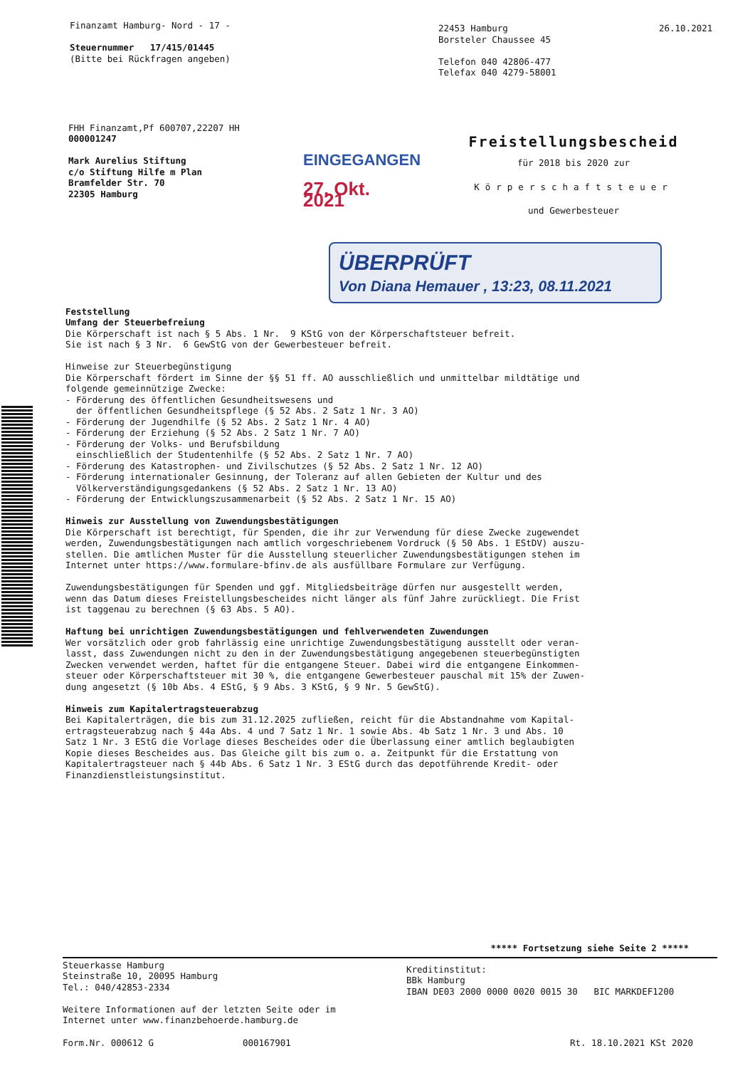Finanzamt Hamburg- Nord - 17 - Steuernummer 17/415/01445 (Bitte bei Rückfragen angeben)
22453 Hamburg Borsteler Chaussee 45 Telefon 040 42806-477 Telefax 040 4279-58001
26.10.2021
FHH Finanzamt,Pf 600707,22207 HH 000001247 Mark Aurelius Stiftung c/o Stiftung Hilfe m Plan Bramfelder Str. 70 22305 Hamburg
EINGEGANGEN
27. Okt. 2021
Freistellungsbescheid
für 2018 bis 2020 zur
Körperschaftsteuer
und Gewerbesteuer
ÜBERPRÜFT
Von Diana Hemauer , 13:23, 08.11.2021
Feststellung Umfang der Steuerbefreiung Die Körperschaft ist nach § 5 Abs. 1 Nr. 9 KStG von der Körperschaftsteuer befreit. Sie ist nach § 3 Nr. 6 GewStG von der Gewerbesteuer befreit. Hinweise zur Steuerbegünstigung Die Körperschaft fördert im Sinne der §§ 51 ff. AO ausschließlich und unmittelbar mildtätige und folgende gemeinnützige Zwecke: - Förderung des öffentlichen Gesundheitswesens und der öffentlichen Gesundheitspflege (§ 52 Abs. 2 Satz 1 Nr. 3 AO) - Förderung der Jugendhilfe (§ 52 Abs. 2 Satz 1 Nr. 4 AO) - Förderung der Erziehung (§ 52 Abs. 2 Satz 1 Nr. 7 AO) - Förderung der Volks- und Berufsbildung einschließlich der Studentenhilfe (§ 52 Abs. 2 Satz 1 Nr. 7 AO) - Förderung des Katastrophen- und Zivilschutzes (§ 52 Abs. 2 Satz 1 Nr. 12 AO) - Förderung internationaler Gesinnung, der Toleranz auf allen Gebieten der Kultur und des Völkerverständigungsgedankens (§ 52 Abs. 2 Satz 1 Nr. 13 AO) - Förderung der Entwicklungszusammenarbeit (§ 52 Abs. 2 Satz 1 Nr. 15 AO) Hinweis zur Ausstellung von Zuwendungsbestätigungen Die Körperschaft ist berechtigt, für Spenden, die ihr zur Verwendung für diese Zwecke zugewendet werden, Zuwendungsbestätigungen nach amtlich vorgeschriebenem Vordruck (§ 50 Abs. 1 EStDV) auszu- stellen. Die amtlichen Muster für die Ausstellung steuerlicher Zuwendungsbestätigungen stehen im Internet unter https://www.formulare-bfinv.de als ausfüllbare Formulare zur Verfügung. Zuwendungsbestätigungen für Spenden und ggf. Mitgliedsbeiträge dürfen nur ausgestellt werden, wenn das Datum dieses Freistellungsbescheides nicht länger als fünf Jahre zurückliegt. Die Frist ist taggenau zu berechnen (§ 63 Abs. 5 AO). Haftung bei unrichtigen Zuwendungsbestätigungen und fehlverwendeten Zuwendungen Wer vorsätzlich oder grob fahrlässig eine unrichtige Zuwendungsbestätigung ausstellt oder veran- lasst, dass Zuwendungen nicht zu den in der Zuwendungsbestätigung angegebenen steuerbegünstigten Zwecken verwendet werden, haftet für die entgangene Steuer. Dabei wird die entgangene Einkommen- steuer oder Körperschaftsteuer mit 30 %, die entgangene Gewerbesteuer pauschal mit 15% der Zuwen- dung angesetzt (§ 10b Abs. 4 EStG, § 9 Abs. 3 KStG, § 9 Nr. 5 GewStG). Hinweis zum Kapitalertragsteuerabzug Bei Kapitalerträgen, die bis zum 31.12.2025 zufließen, reicht für die Abstandnahme vom Kapital- ertragsteuerabzug nach § 44a Abs. 4 und 7 Satz 1 Nr. 1 sowie Abs. 4b Satz 1 Nr. 3 und Abs. 10 Satz 1 Nr. 3 EStG die Vorlage dieses Bescheides oder die Überlassung einer amtlich beglaubigten Kopie dieses Bescheides aus. Das Gleiche gilt bis zum o. a. Zeitpunkt für die Erstattung von Kapitalertragsteuer nach § 44b Abs. 6 Satz 1 Nr. 3 EStG durch das depotführende Kredit- oder Finanzdienstleistungsinstitut.
***** Fortsetzung siehe Seite 2 *****
Steuerkasse Hamburg Steinstraße 10, 20095 Hamburg Tel.: 040/42853-2334 Weitere Informationen auf der letzten Seite oder im Internet unter www.finanzbehoerde.hamburg.de
Kreditinstitut: BBk Hamburg IBAN DE03 2000 0000 0020 0015 30 BIC MARKDEF1200
Form.Nr. 000612 G 000167901 Rt. 18.10.2021 KSt 2020